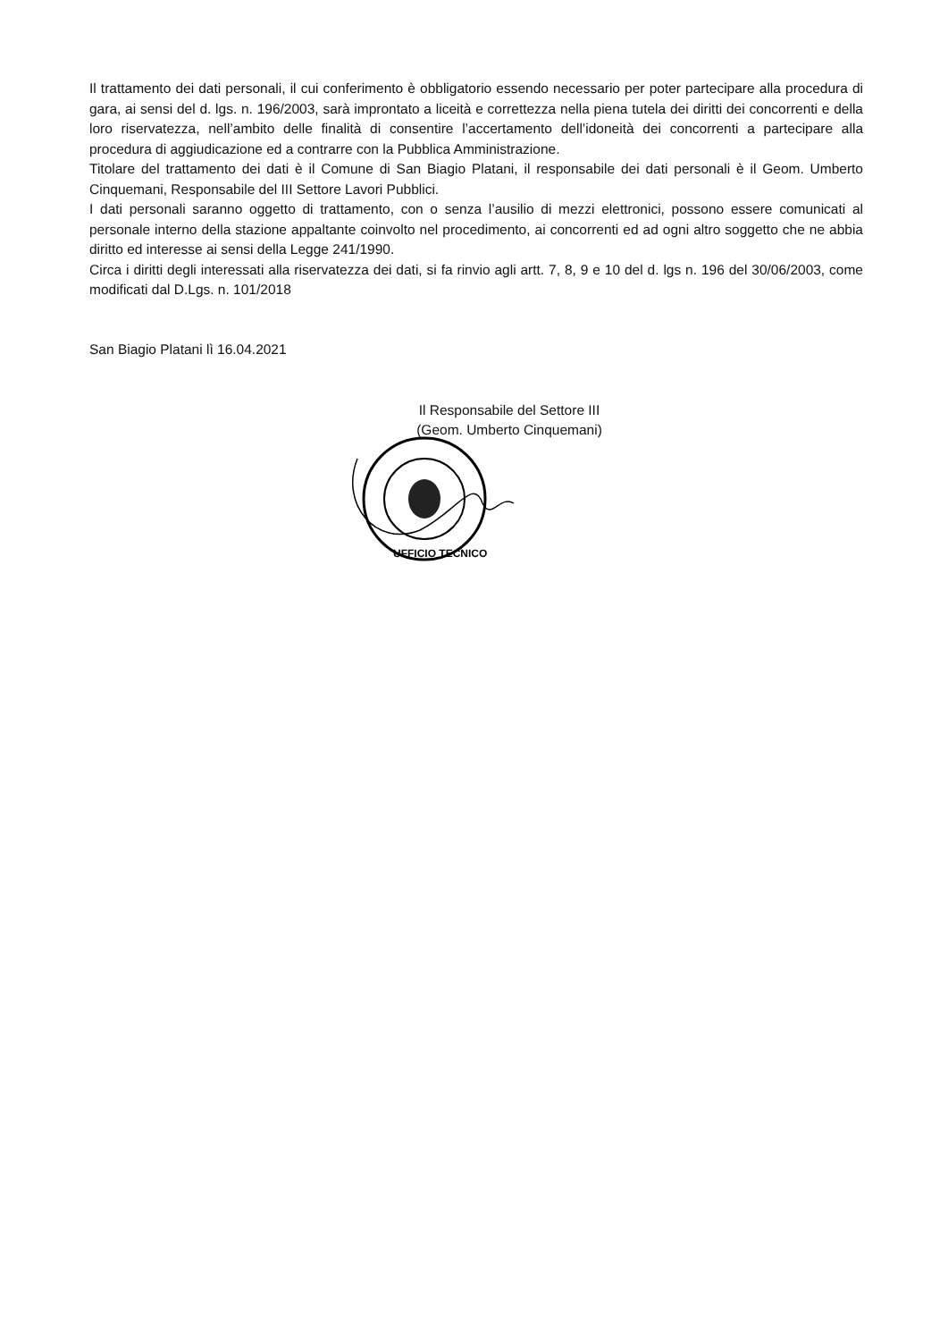Il trattamento dei dati personali, il cui conferimento è obbligatorio essendo necessario per poter partecipare alla procedura di gara, ai sensi del d. lgs. n. 196/2003, sarà improntato a liceità e correttezza nella piena tutela dei diritti dei concorrenti e della loro riservatezza, nell’ambito delle finalità di consentire l’accertamento dell’idoneità dei concorrenti a partecipare alla procedura di aggiudicazione ed a contrarre con la Pubblica Amministrazione.
Titolare del trattamento dei dati è il Comune di San Biagio Platani, il responsabile dei dati personali è il Geom. Umberto Cinquemani, Responsabile del III Settore Lavori Pubblici.
I dati personali saranno oggetto di trattamento, con o senza l’ausilio di mezzi elettronici, possono essere comunicati al personale interno della stazione appaltante coinvolto nel procedimento, ai concorrenti ed ad ogni altro soggetto che ne abbia diritto ed interesse ai sensi della Legge 241/1990.
Circa i diritti degli interessati alla riservatezza dei dati, si fa rinvio agli artt. 7, 8, 9 e 10 del d. lgs n. 196 del 30/06/2003, come modificati dal D.Lgs. n. 101/2018
San Biagio Platani lì 16.04.2021
Il Responsabile del Settore III
(Geom. Umberto Cinquemani)
UFFICIO TECNICO